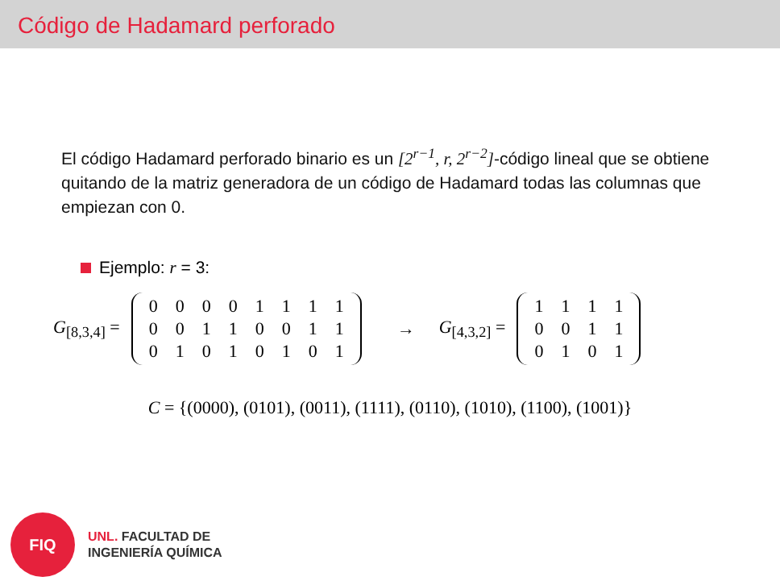Código de Hadamard perforado
El código Hadamard perforado binario es un [2<sup>r−1</sup>, r, 2<sup>r−2</sup>]-código lineal que se obtiene quitando de la matriz generadora de un código de Hadamard todas las columnas que empiezan con 0.
Ejemplo: r = 3:
G<sub>[8,3,4]</sub> =
| 0 | 0 | 0 | 0 | 1 | 1 | 1 | 1 |
| 0 | 0 | 1 | 1 | 0 | 0 | 1 | 1 |
| 0 | 1 | 0 | 1 | 0 | 1 | 0 | 1 |
→ G<sub>[4,3,2]</sub> =
| 1 | 1 | 1 | 1 |
| 0 | 0 | 1 | 1 |
| 0 | 1 | 0 | 1 |
C = {(0000), (0101), (0011), (1111), (0110), (1010), (1100), (1001)}
FIQ
UNL. FACULTAD DE
INGENIERÍA QUÍMICA